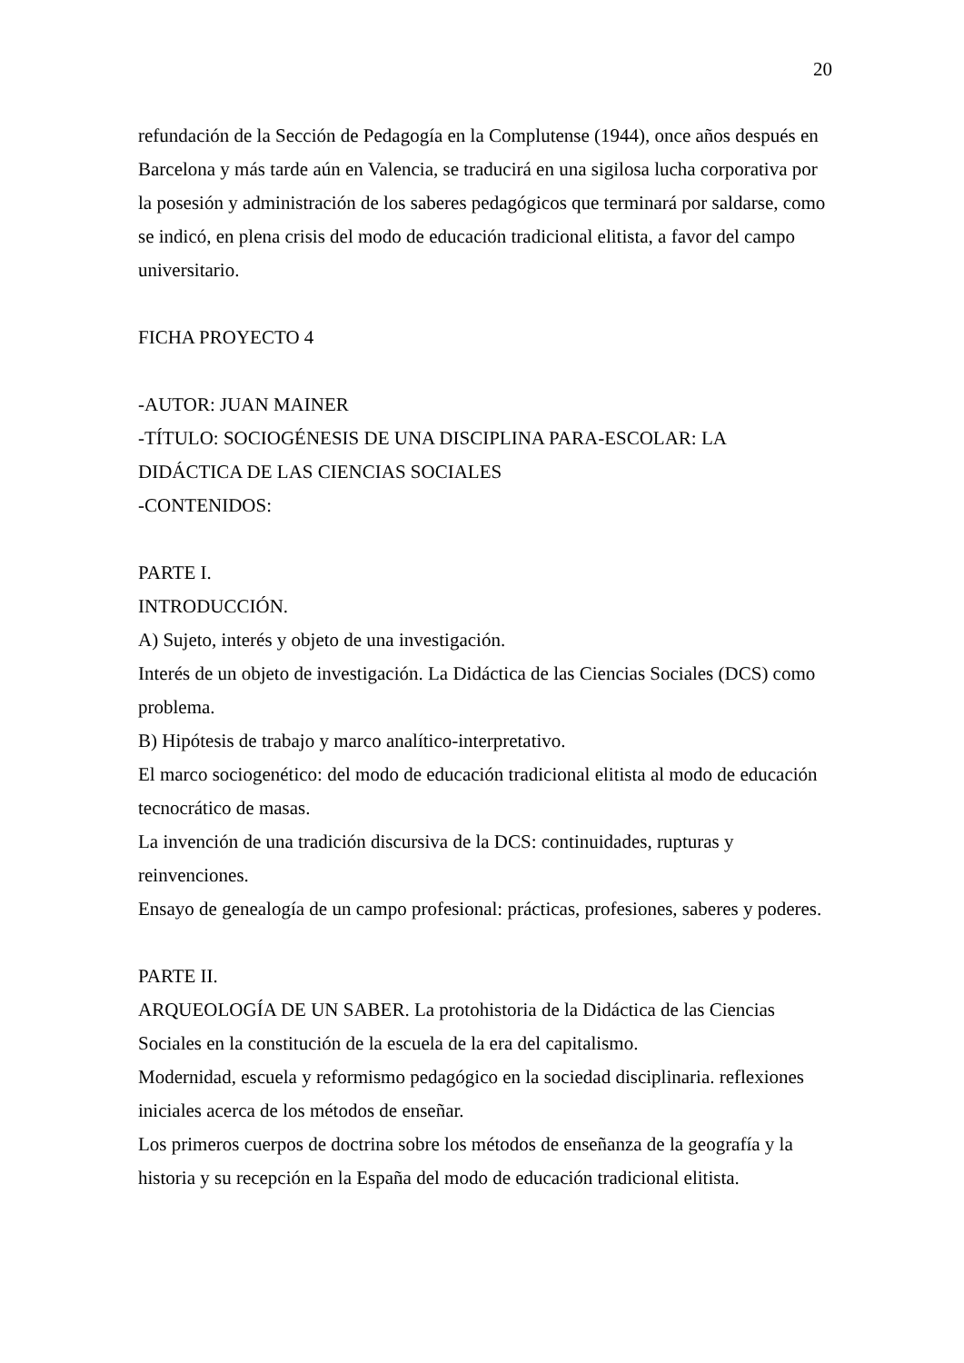20
refundación de la Sección de Pedagogía en la Complutense (1944), once años después en Barcelona y más tarde aún en Valencia, se traducirá en una sigilosa lucha corporativa por la posesión y administración de los saberes pedagógicos que terminará por saldarse, como se indicó, en plena crisis del modo de educación tradicional elitista, a favor del campo universitario.
FICHA PROYECTO 4
-AUTOR: JUAN MAINER
-TÍTULO: SOCIOGÉNESIS DE UNA DISCIPLINA PARA-ESCOLAR: LA DIDÁCTICA DE LAS CIENCIAS SOCIALES
-CONTENIDOS:
PARTE I.
INTRODUCCIÓN.
A) Sujeto, interés y objeto de una investigación.
Interés de un objeto de investigación. La Didáctica de las Ciencias Sociales (DCS) como problema.
B) Hipótesis de trabajo y marco analítico-interpretativo.
El marco sociogenético: del modo de educación tradicional elitista al modo de educación tecnocrático de masas.
La invención de una tradición discursiva de la DCS: continuidades, rupturas y reinvenciones.
Ensayo de genealogía de un campo profesional: prácticas, profesiones, saberes y poderes.
PARTE II.
ARQUEOLOGÍA DE UN SABER. La protohistoria de la Didáctica de las Ciencias Sociales en la constitución de la escuela de la era del capitalismo.
Modernidad, escuela y reformismo pedagógico en la sociedad disciplinaria. reflexiones iniciales acerca de los métodos de enseñar.
Los primeros cuerpos de doctrina sobre los métodos de enseñanza de la geografía y la historia y su recepción en la España del modo de educación tradicional elitista.